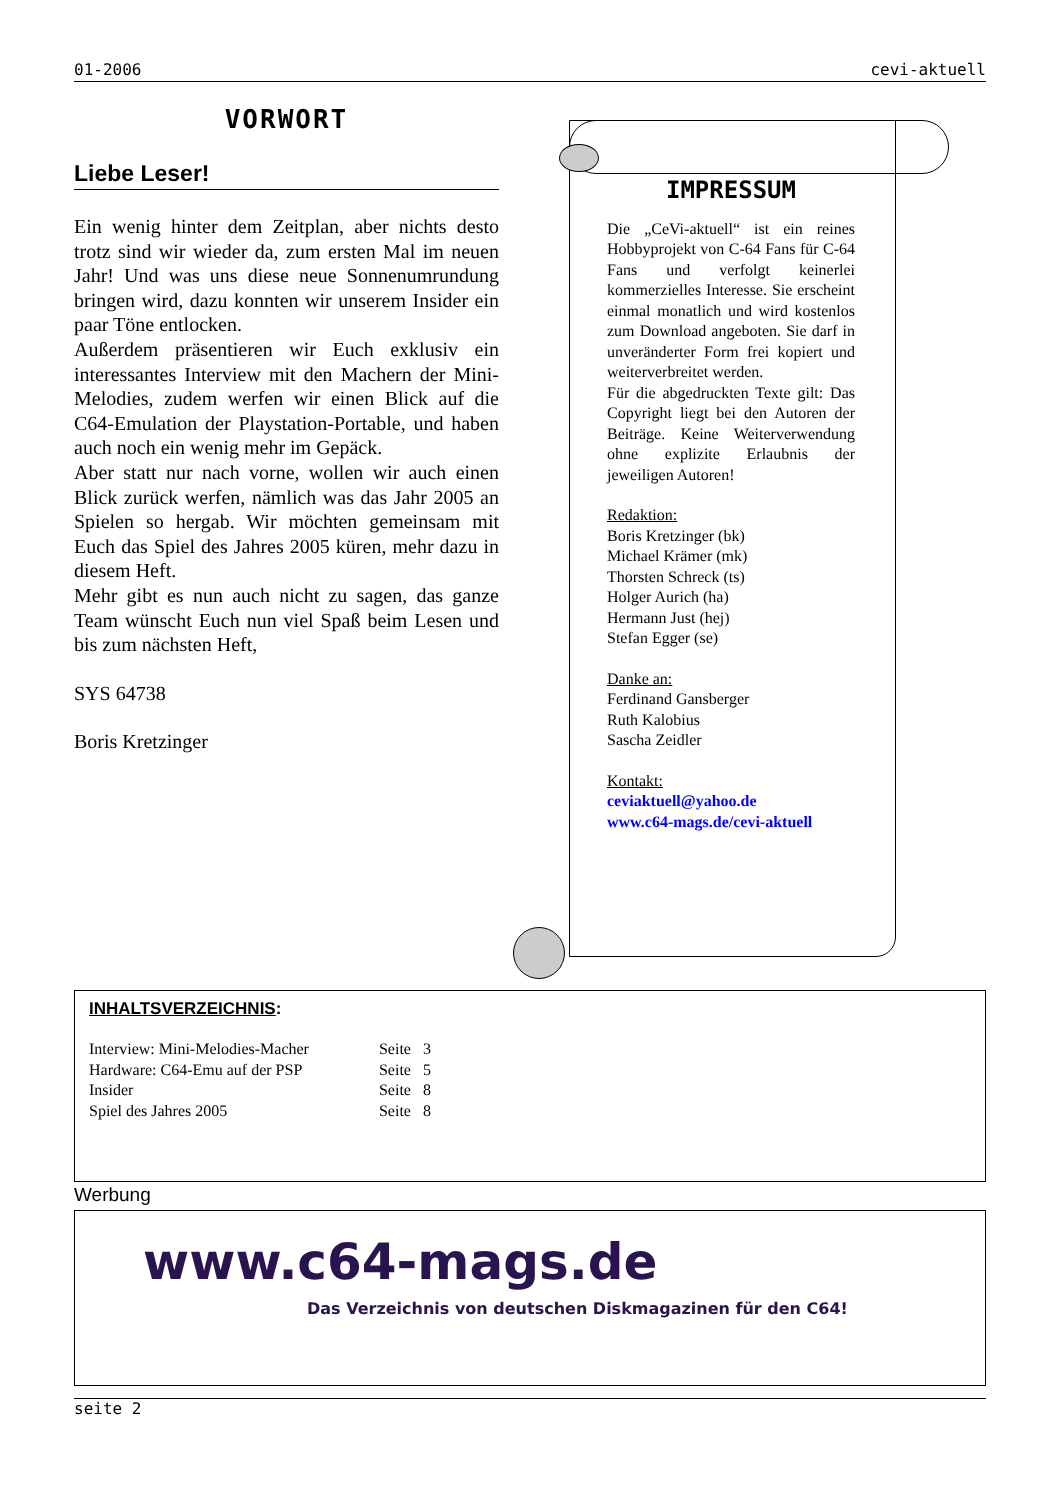01-2006 cevi-aktuell
VORWORT
Liebe Leser!
Ein wenig hinter dem Zeitplan, aber nichts desto trotz sind wir wieder da, zum ersten Mal im neuen Jahr! Und was uns diese neue Sonnenumrundung bringen wird, dazu konnten wir unserem Insider ein paar Töne entlocken.
Außerdem präsentieren wir Euch exklusiv ein interessantes Interview mit den Machern der Mini-Melodies, zudem werfen wir einen Blick auf die C64-Emulation der Playstation-Portable, und haben auch noch ein wenig mehr im Gepäck.
Aber statt nur nach vorne, wollen wir auch einen Blick zurück werfen, nämlich was das Jahr 2005 an Spielen so hergab. Wir möchten gemeinsam mit Euch das Spiel des Jahres 2005 küren, mehr dazu in diesem Heft.
Mehr gibt es nun auch nicht zu sagen, das ganze Team wünscht Euch nun viel Spaß beim Lesen und bis zum nächsten Heft,
SYS 64738
Boris Kretzinger
IMPRESSUM
Die „CeVi-aktuell“ ist ein reines Hobbyprojekt von C-64 Fans für C-64 Fans und verfolgt keinerlei kommerzielles Interesse. Sie erscheint einmal monatlich und wird kostenlos zum Download angeboten. Sie darf in unveränderter Form frei kopiert und weiterverbreitet werden.
Für die abgedruckten Texte gilt: Das Copyright liegt bei den Autoren der Beiträge. Keine Weiterverwendung ohne explizite Erlaubnis der jeweiligen Autoren!
Redaktion:
Boris Kretzinger (bk)
Michael Krämer (mk)
Thorsten Schreck (ts)
Holger Aurich (ha)
Hermann Just (hej)
Stefan Egger (se)
Danke an:
Ferdinand Gansberger
Ruth Kalobius
Sascha Zeidler
Kontakt:
ceviaktuell@yahoo.de
www.c64-mags.de/cevi-aktuell
INHALTSVERZEICHNIS:
| Interview: Mini-Melodies-Macher | Seite 3 |
| Hardware: C64-Emu auf der PSP | Seite 5 |
| Insider | Seite 8 |
| Spiel des Jahres 2005 | Seite 8 |
Werbung
www.c64-mags.de
Das Verzeichnis von deutschen Diskmagazinen für den C64!
seite 2